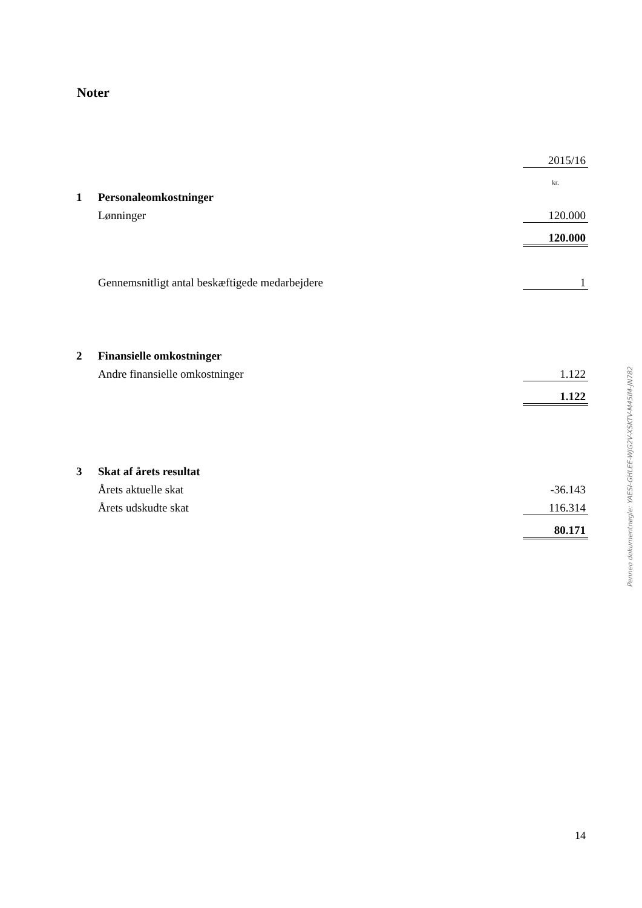Noter
| | | 2015/16 |
| | | kr. |
| 1 | Personaleomkostninger | |
| | Lønninger | 120.000 |
| | | 120.000 |
| | Gennemsnitligt antal beskæftigede medarbejdere | 1 |
| 2 | Finansielle omkostninger | |
| | Andre finansielle omkostninger | 1.122 |
| | | 1.122 |
| 3 | Skat af årets resultat | |
| | Årets aktuelle skat | -36.143 |
| | Årets udskudte skat | 116.314 |
| | | 80.171 |
Penneo dokumentnøgle: YAESI-GHLEE-WJG2V-XSKTV-M45IM-JN782
14